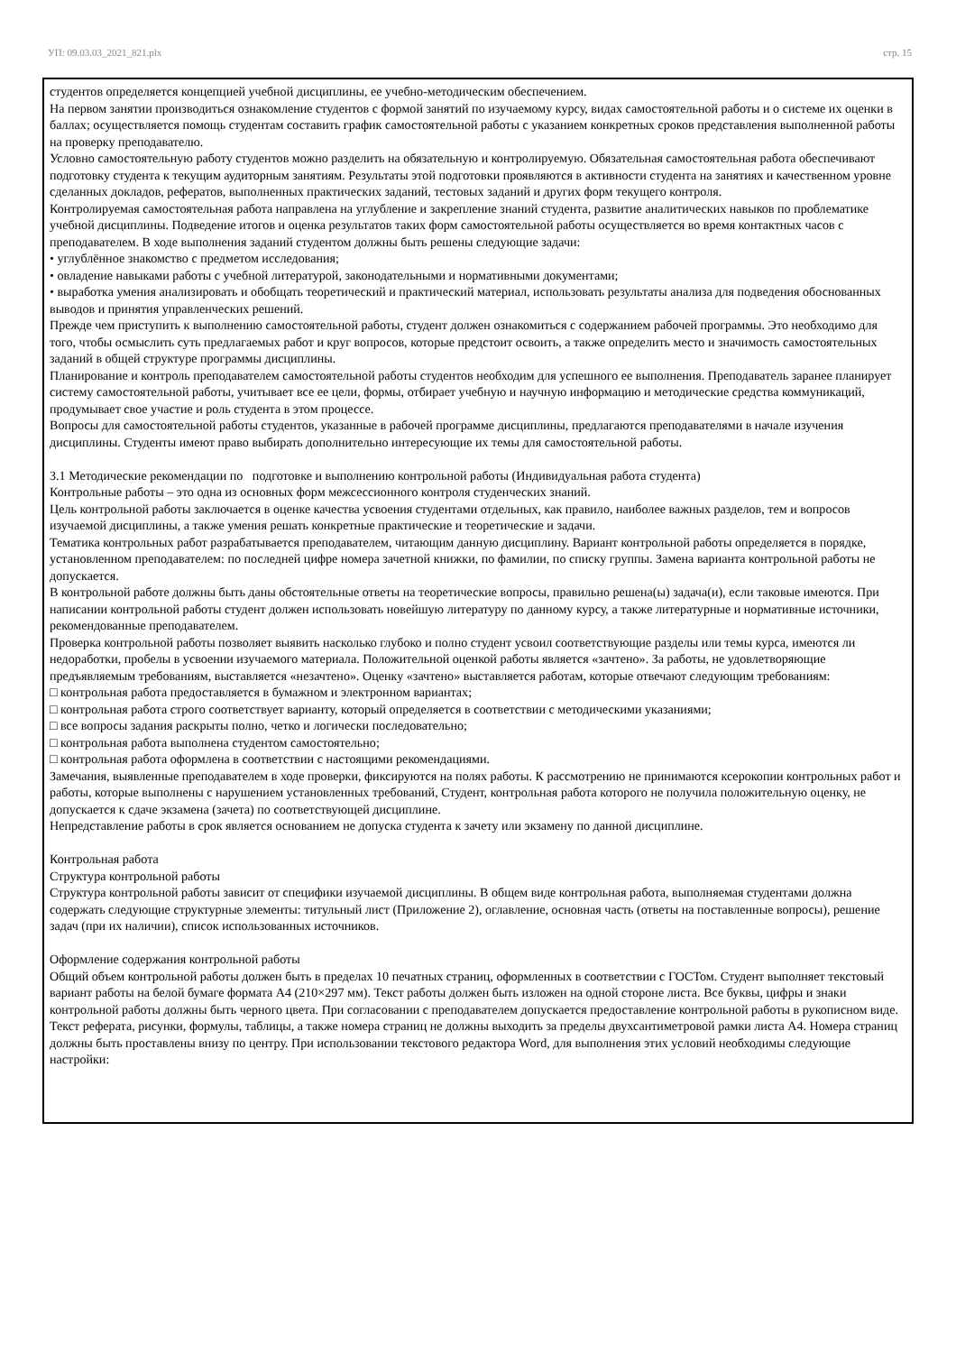УП: 09.03.03_2021_821.plx стр. 15
студентов определяется концепцией учебной дисциплины, ее учебно-методическим обеспечением.
На первом занятии производиться ознакомление студентов с формой занятий по изучаемому курсу, видах самостоятельной работы и о системе их оценки в баллах; осуществляется помощь студентам составить график самостоятельной работы с указанием конкретных сроков представления выполненной работы на проверку преподавателю.
Условно самостоятельную работу студентов можно разделить на обязательную и контролируемую. Обязательная самостоятельная работа обеспечивают подготовку студента к текущим аудиторным занятиям. Результаты этой подготовки проявляются в активности студента на занятиях и качественном уровне сделанных докладов, рефератов, выполненных практических заданий, тестовых заданий и других форм текущего контроля.
Контролируемая самостоятельная работа направлена на углубление и закрепление знаний студента, развитие аналитических навыков по проблематике учебной дисциплины. Подведение итогов и оценка результатов таких форм самостоятельной работы осуществляется во время контактных часов с преподавателем. В ходе выполнения заданий студентом должны быть решены следующие задачи:
• углублённое знакомство с предметом исследования;
• овладение навыками работы с учебной литературой, законодательными и нормативными документами;
• выработка умения анализировать и обобщать теоретический и практический материал, использовать результаты анализа для подведения обоснованных выводов и принятия управленческих решений.
Прежде чем приступить к выполнению самостоятельной работы, студент должен ознакомиться с содержанием рабочей программы. Это необходимо для того, чтобы осмыслить суть предлагаемых работ и круг вопросов, которые предстоит освоить, а также определить место и значимость самостоятельных заданий в общей структуре программы дисциплины.
Планирование и контроль преподавателем самостоятельной работы студентов необходим для успешного ее выполнения. Преподаватель заранее планирует систему самостоятельной работы, учитывает все ее цели, формы, отбирает учебную и научную информацию и методические средства коммуникаций, продумывает свое участие и роль студента в этом процессе.
Вопросы для самостоятельной работы студентов, указанные в рабочей программе дисциплины, предлагаются преподавателями в начале изучения дисциплины. Студенты имеют право выбирать дополнительно интересующие их темы для самостоятельной работы.
3.1 Методические рекомендации по подготовке и выполнению контрольной работы (Индивидуальная работа студента)
Контрольные работы – это одна из основных форм межсессионного контроля студенческих знаний.
Цель контрольной работы заключается в оценке качества усвоения студентами отдельных, как правило, наиболее важных разделов, тем и вопросов изучаемой дисциплины, а также умения решать конкретные практические и теоретические и задачи.
Тематика контрольных работ разрабатывается преподавателем, читающим данную дисциплину. Вариант контрольной работы определяется в порядке, установленном преподавателем: по последней цифре номера зачетной книжки, по фамилии, по списку группы. Замена варианта контрольной работы не допускается.
В контрольной работе должны быть даны обстоятельные ответы на теоретические вопросы, правильно решена(ы) задача(и), если таковые имеются. При написании контрольной работы студент должен использовать новейшую литературу по данному курсу, а также литературные и нормативные источники, рекомендованные преподавателем.
Проверка контрольной работы позволяет выявить насколько глубоко и полно студент усвоил соответствующие разделы или темы курса, имеются ли недоработки, пробелы в усвоении изучаемого материала. Положительной оценкой работы является «зачтено». За работы, не удовлетворяющие предъявляемым требованиям, выставляется «незачтено». Оценку «зачтено» выставляется работам, которые отвечают следующим требованиям:
□ контрольная работа предоставляется в бумажном и электронном вариантах;
□ контрольная работа строго соответствует варианту, который определяется в соответствии с методическими указаниями;
□ все вопросы задания раскрыты полно, четко и логически последовательно;
□ контрольная работа выполнена студентом самостоятельно;
□ контрольная работа оформлена в соответствии с настоящими рекомендациями.
Замечания, выявленные преподавателем в ходе проверки, фиксируются на полях работы. К рассмотрению не принимаются ксерокопии контрольных работ и работы, которые выполнены с нарушением установленных требований, Студент, контрольная работа которого не получила положительную оценку, не допускается к сдаче экзамена (зачета) по соответствующей дисциплине.
Непредставление работы в срок является основанием не допуска студента к зачету или экзамену по данной дисциплине.
Контрольная работа
Структура контрольной работы
Структура контрольной работы зависит от специфики изучаемой дисциплины. В общем виде контрольная работа, выполняемая студентами должна содержать следующие структурные элементы: титульный лист (Приложение 2), оглавление, основная часть (ответы на поставленные вопросы), решение задач (при их наличии), список использованных источников.
Оформление содержания контрольной работы
Общий объем контрольной работы должен быть в пределах 10 печатных страниц, оформленных в соответствии с ГОСТом. Студент выполняет текстовый вариант работы на белой бумаге формата А4 (210×297 мм). Текст работы должен быть изложен на одной стороне листа. Все буквы, цифры и знаки контрольной работы должны быть черного цвета. При согласовании с преподавателем допускается предоставление контрольной работы в рукописном виде.
Текст реферата, рисунки, формулы, таблицы, а также номера страниц не должны выходить за пределы двухсантиметровой рамки листа А4. Номера страниц должны быть проставлены внизу по центру. При использовании текстового редактора Word, для выполнения этих условий необходимы следующие настройки: